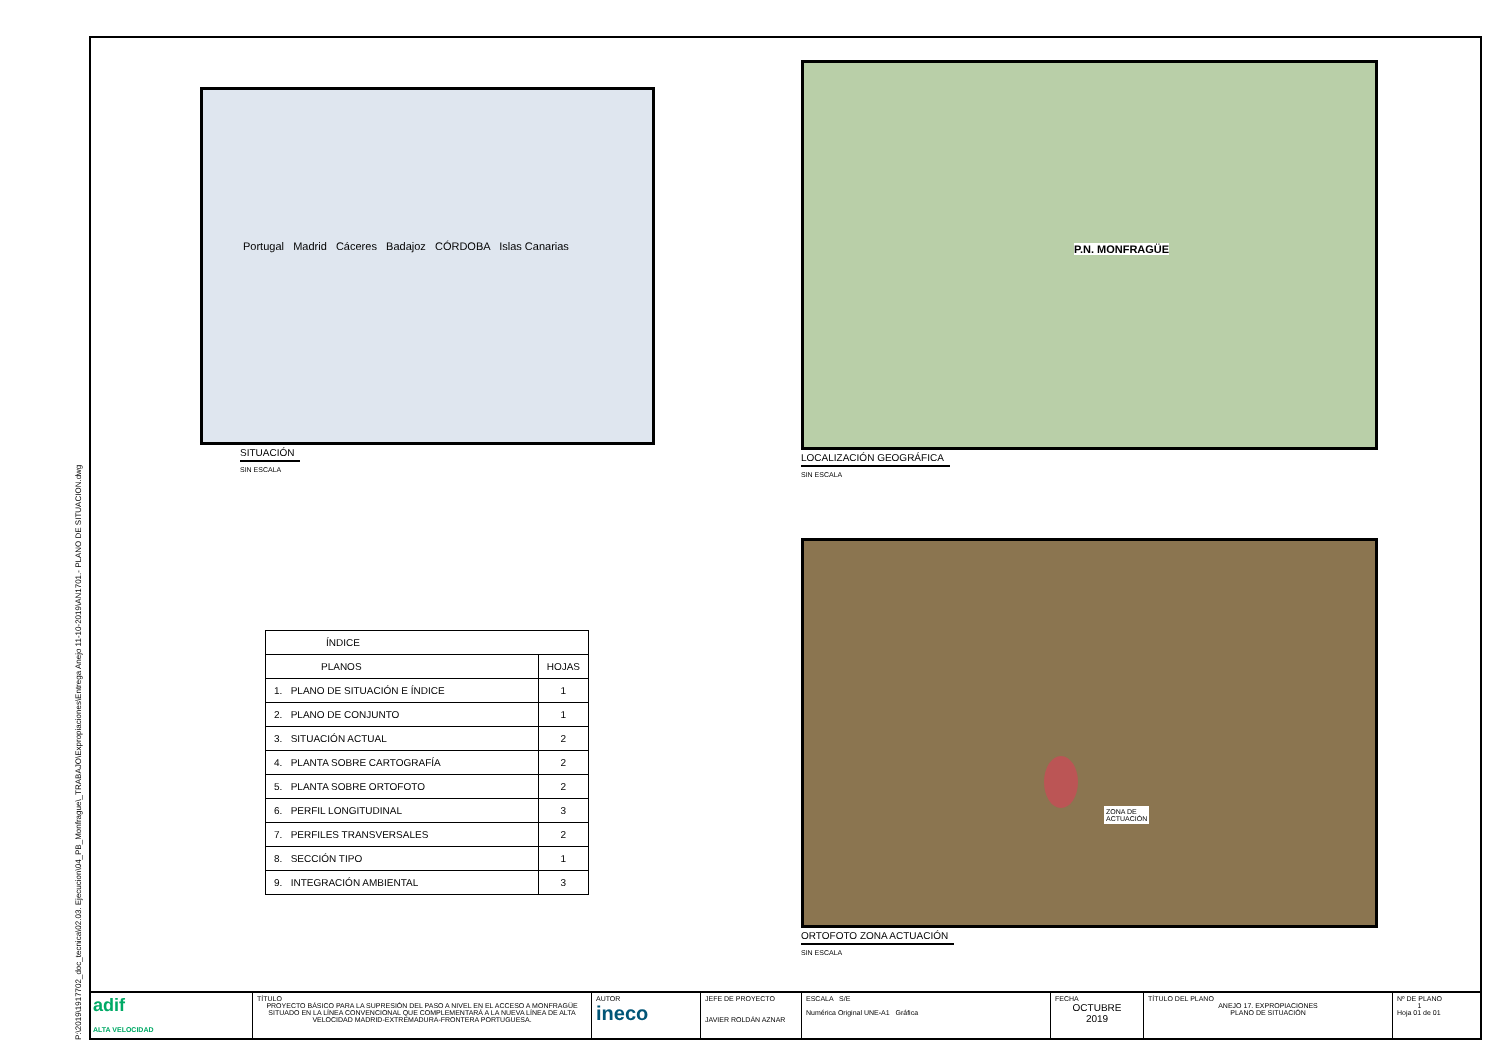P:\2019\1917702_doc_tecnica\02.03. Ejecucion\04_PB_Monfrague\_TRABAJO\Expropiaciones\Entrega Anejo 11-10-2019\AN1701.- PLANO DE SITUACION.dwg
Portugal Madrid Cáceres Badajoz CÓRDOBA Islas Canarias
SITUACIÓN
SIN ESCALA
P.N. MONFRAGÜE
LOCALIZACIÓN GEOGRÁFICA
SIN ESCALA
ZONA DE
ACTUACIÓN
ORTOFOTO ZONA ACTUACIÓN
SIN ESCALA
| ÍNDICE | |
| --- | --- |
| PLANOS | HOJAS |
| 1. PLANO DE SITUACIÓN E ÍNDICE | 1 |
| 2. PLANO DE CONJUNTO | 1 |
| 3. SITUACIÓN ACTUAL | 2 |
| 4. PLANTA SOBRE CARTOGRAFÍA | 2 |
| 5. PLANTA SOBRE ORTOFOTO | 2 |
| 6. PERFIL LONGITUDINAL | 3 |
| 7. PERFILES TRANSVERSALES | 2 |
| 8. SECCIÓN TIPO | 1 |
| 9. INTEGRACIÓN AMBIENTAL | 3 |
adif
ALTA VELOCIDAD
TÍTULO
PROYECTO BÁSICO PARA LA SUPRESIÓN DEL PASO A NIVEL EN EL ACCESO A MONFRAGÜE SITUADO EN LA LÍNEA CONVENCIONAL QUE COMPLEMENTARÁ A LA NUEVA LÍNEA DE ALTA VELOCIDAD MADRID-EXTREMADURA-FRONTERA PORTUGUESA.
AUTOR
ineco
JEFE DE PROYECTO
JAVIER ROLDÁN AZNAR
ESCALA S/E
Numérica Original UNE-A1 Gráfica
FECHA
OCTUBRE
2019
TÍTULO DEL PLANO
ANEJO 17. EXPROPIACIONES
PLANO DE SITUACIÓN
Nº DE PLANO
1Hoja 01 de 01